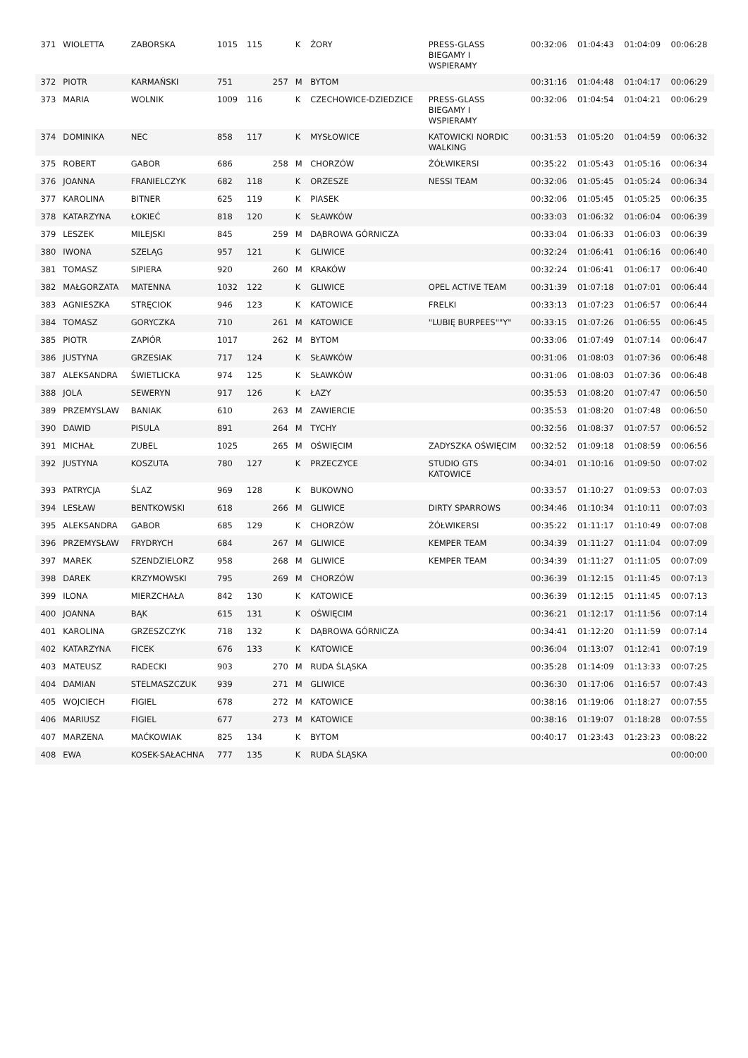| 371 | WIOLETTA | ZABORSKA | 1015 | 115 | | K | ŻORY | PRESS-GLASS BIEGAMY I WSPIERAMY | 00:32:06 | 01:04:43 | 01:04:09 | 00:06:28 |
| 372 | PIOTR | KARMAŃSKI | 751 | | 257 | M | BYTOM | | 00:31:16 | 01:04:48 | 01:04:17 | 00:06:29 |
| 373 | MARIA | WOLNIK | 1009 | 116 | | K | CZECHOWICE-DZIEDZICE | PRESS-GLASS BIEGAMY I WSPIERAMY | 00:32:06 | 01:04:54 | 01:04:21 | 00:06:29 |
| 374 | DOMINIKA | NEC | 858 | 117 | | K | MYSŁOWICE | KATOWICKI NORDIC WALKING | 00:31:53 | 01:05:20 | 01:04:59 | 00:06:32 |
| 375 | ROBERT | GABOR | 686 | | 258 | M | CHORZÓW | ŻÓŁWIKERSI | 00:35:22 | 01:05:43 | 01:05:16 | 00:06:34 |
| 376 | JOANNA | FRANIELCZYK | 682 | 118 | | K | ORZESZE | NESSI TEAM | 00:32:06 | 01:05:45 | 01:05:24 | 00:06:34 |
| 377 | KAROLINA | BITNER | 625 | 119 | | K | PIASEK | | 00:32:06 | 01:05:45 | 01:05:25 | 00:06:35 |
| 378 | KATARZYNA | ŁOKIEĆ | 818 | 120 | | K | SŁAWKÓW | | 00:33:03 | 01:06:32 | 01:06:04 | 00:06:39 |
| 379 | LESZEK | MILEJSKI | 845 | | 259 | M | DĄBROWA GÓRNICZA | | 00:33:04 | 01:06:33 | 01:06:03 | 00:06:39 |
| 380 | IWONA | SZELĄG | 957 | 121 | | K | GLIWICE | | 00:32:24 | 01:06:41 | 01:06:16 | 00:06:40 |
| 381 | TOMASZ | SIPIERA | 920 | | 260 | M | KRAKÓW | | 00:32:24 | 01:06:41 | 01:06:17 | 00:06:40 |
| 382 | MAŁGORZATA | MATENNA | 1032 | 122 | | K | GLIWICE | OPEL ACTIVE TEAM | 00:31:39 | 01:07:18 | 01:07:01 | 00:06:44 |
| 383 | AGNIESZKA | STRĘCIOK | 946 | 123 | | K | KATOWICE | FRELKI | 00:33:13 | 01:07:23 | 01:06:57 | 00:06:44 |
| 384 | TOMASZ | GORYCZKA | 710 | | 261 | M | KATOWICE | "LUBIĘ BURPEES""Y" | 00:33:15 | 01:07:26 | 01:06:55 | 00:06:45 |
| 385 | PIOTR | ZAPIÓR | 1017 | | 262 | M | BYTOM | | 00:33:06 | 01:07:49 | 01:07:14 | 00:06:47 |
| 386 | JUSTYNA | GRZESIAK | 717 | 124 | | K | SŁAWKÓW | | 00:31:06 | 01:08:03 | 01:07:36 | 00:06:48 |
| 387 | ALEKSANDRA | ŚWIETLICKA | 974 | 125 | | K | SŁAWKÓW | | 00:31:06 | 01:08:03 | 01:07:36 | 00:06:48 |
| 388 | JOLA | SEWERYN | 917 | 126 | | K | ŁAZY | | 00:35:53 | 01:08:20 | 01:07:47 | 00:06:50 |
| 389 | PRZEMYSLAW | BANIAK | 610 | | 263 | M | ZAWIERCIE | | 00:35:53 | 01:08:20 | 01:07:48 | 00:06:50 |
| 390 | DAWID | PISULA | 891 | | 264 | M | TYCHY | | 00:32:56 | 01:08:37 | 01:07:57 | 00:06:52 |
| 391 | MICHAŁ | ZUBEL | 1025 | | 265 | M | OŚWIĘCIM | ZADYSZKA OŚWIĘCIM | 00:32:52 | 01:09:18 | 01:08:59 | 00:06:56 |
| 392 | JUSTYNA | KOSZUTA | 780 | 127 | | K | PRZECZYCE | STUDIO GTS KATOWICE | 00:34:01 | 01:10:16 | 01:09:50 | 00:07:02 |
| 393 | PATRYCJA | ŚLAZ | 969 | 128 | | K | BUKOWNO | | 00:33:57 | 01:10:27 | 01:09:53 | 00:07:03 |
| 394 | LESŁAW | BENTKOWSKI | 618 | | 266 | M | GLIWICE | DIRTY SPARROWS | 00:34:46 | 01:10:34 | 01:10:11 | 00:07:03 |
| 395 | ALEKSANDRA | GABOR | 685 | 129 | | K | CHORZÓW | ŻÓŁWIKERSI | 00:35:22 | 01:11:17 | 01:10:49 | 00:07:08 |
| 396 | PRZEMYSŁAW | FRYDRYCH | 684 | | 267 | M | GLIWICE | KEMPER TEAM | 00:34:39 | 01:11:27 | 01:11:04 | 00:07:09 |
| 397 | MAREK | SZENDZIELORZ | 958 | | 268 | M | GLIWICE | KEMPER TEAM | 00:34:39 | 01:11:27 | 01:11:05 | 00:07:09 |
| 398 | DAREK | KRZYMOWSKI | 795 | | 269 | M | CHORZÓW | | 00:36:39 | 01:12:15 | 01:11:45 | 00:07:13 |
| 399 | ILONA | MIERZCHAŁA | 842 | 130 | | K | KATOWICE | | 00:36:39 | 01:12:15 | 01:11:45 | 00:07:13 |
| 400 | JOANNA | BĄK | 615 | 131 | | K | OŚWIĘCIM | | 00:36:21 | 01:12:17 | 01:11:56 | 00:07:14 |
| 401 | KAROLINA | GRZESZCZYK | 718 | 132 | | K | DĄBROWA GÓRNICZA | | 00:34:41 | 01:12:20 | 01:11:59 | 00:07:14 |
| 402 | KATARZYNA | FICEK | 676 | 133 | | K | KATOWICE | | 00:36:04 | 01:13:07 | 01:12:41 | 00:07:19 |
| 403 | MATEUSZ | RADECKI | 903 | | 270 | M | RUDA ŚLĄSKA | | 00:35:28 | 01:14:09 | 01:13:33 | 00:07:25 |
| 404 | DAMIAN | STELMASZCZUK | 939 | | 271 | M | GLIWICE | | 00:36:30 | 01:17:06 | 01:16:57 | 00:07:43 |
| 405 | WOJCIECH | FIGIEL | 678 | | 272 | M | KATOWICE | | 00:38:16 | 01:19:06 | 01:18:27 | 00:07:55 |
| 406 | MARIUSZ | FIGIEL | 677 | | 273 | M | KATOWICE | | 00:38:16 | 01:19:07 | 01:18:28 | 00:07:55 |
| 407 | MARZENA | MAĆKOWIAK | 825 | 134 | | K | BYTOM | | 00:40:17 | 01:23:43 | 01:23:23 | 00:08:22 |
| 408 | EWA | KOSEK-SAŁACHNA | 777 | 135 | | K | RUDA ŚLĄSKA | | | | | 00:00:00 |